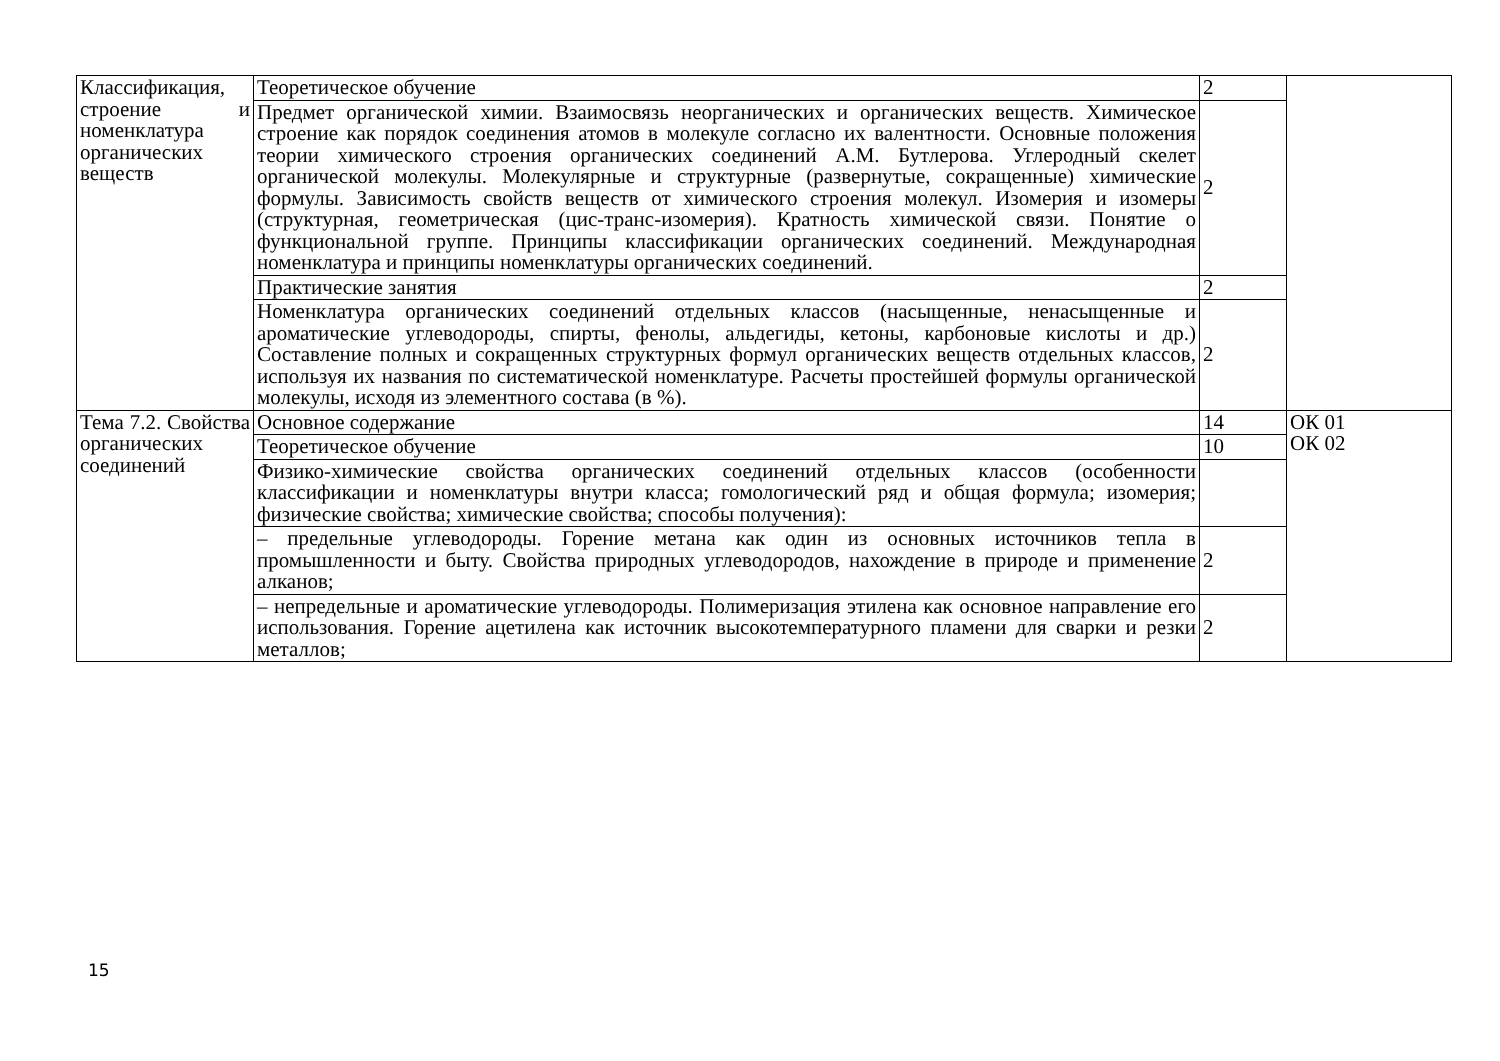| Классификация, строение и номенклатура органических веществ | Теоретическое обучение | 2 | |
| | Предмет органической химии. Взаимосвязь неорганических и органических веществ. Химическое строение как порядок соединения атомов в молекуле согласно их валентности. Основные положения теории химического строения органических соединений А.М. Бутлерова. Углеродный скелет органической молекулы. Молекулярные и структурные (развернутые, сокращенные) химические формулы. Зависимость свойств веществ от химического строения молекул. Изомерия и изомеры (структурная, геометрическая (цис-транс-изомерия). Кратность химической связи. Понятие о функциональной группе. Принципы классификации органических соединений. Международная номенклатура и принципы номенклатуры органических соединений. | 2 | |
| | Практические занятия | 2 | |
| | Номенклатура органических соединений отдельных классов (насыщенные, ненасыщенные и ароматические углеводороды, спирты, фенолы, альдегиды, кетоны, карбоновые кислоты и др.) Составление полных и сокращенных структурных формул органических веществ отдельных классов, используя их названия по систематической номенклатуре. Расчеты простейшей формулы органической молекулы, исходя из элементного состава (в %). | 2 | |
| Тема 7.2. Свойства органических соединений | Основное содержание | 14 | ОК 01 ОК 02 |
| | Теоретическое обучение | 10 | |
| | Физико-химические свойства органических соединений отдельных классов (особенности классификации и номенклатуры внутри класса; гомологический ряд и общая формула; изомерия; физические свойства; химические свойства; способы получения): | | |
| | – предельные углеводороды. Горение метана как один из основных источников тепла в промышленности и быту. Свойства природных углеводородов, нахождение в природе и применение алканов; | 2 | |
| | – непредельные и ароматические углеводороды. Полимеризация этилена как основное направление его использования. Горение ацетилена как источник высокотемпературного пламени для сварки и резки металлов; | 2 | |
15